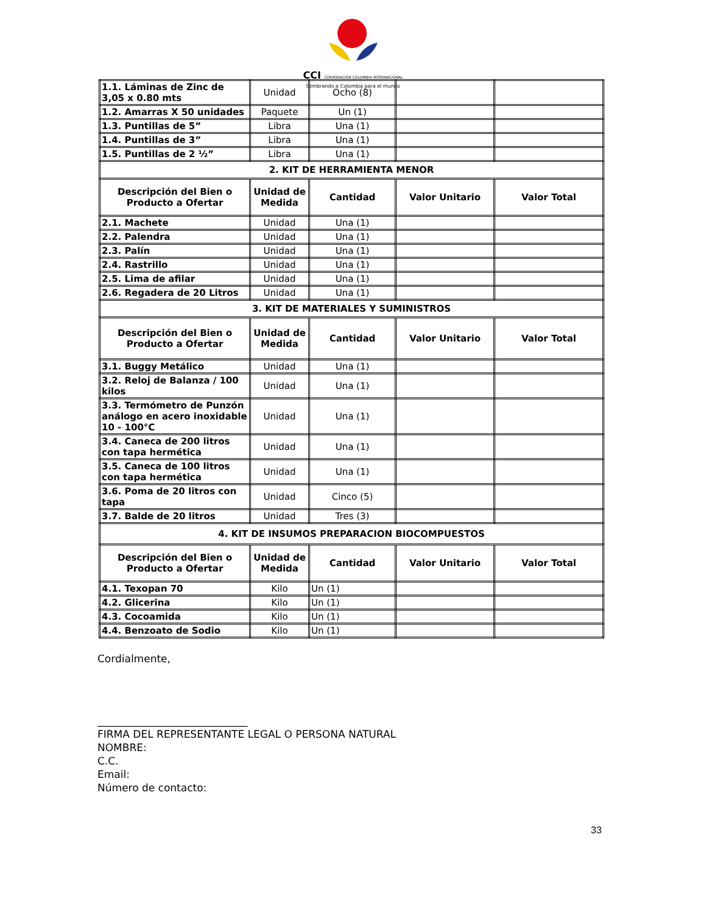CCI CORPORACIÓN COLOMBIA INTERNACIONAL
Sembrando a Colombia para el mundo
| 1.1. Láminas de Zinc de 3,05 x 0.80 mts | Unidad | Ocho (8) | | |
| 1.2. Amarras X 50 unidades | Paquete | Un (1) | | |
| 1.3. Puntillas de 5” | Libra | Una (1) | | |
| 1.4. Puntillas de 3” | Libra | Una (1) | | |
| 1.5. Puntillas de 2 ½” | Libra | Una (1) | | |
| 2. KIT DE HERRAMIENTA MENOR | | | | |
| Descripción del Bien o Producto a Ofertar | Unidad de Medida | Cantidad | Valor Unitario | Valor Total |
| 2.1. Machete | Unidad | Una (1) | | |
| 2.2. Palendra | Unidad | Una (1) | | |
| 2.3. Palín | Unidad | Una (1) | | |
| 2.4. Rastrillo | Unidad | Una (1) | | |
| 2.5. Lima de afilar | Unidad | Una (1) | | |
| 2.6. Regadera de 20 Litros | Unidad | Una (1) | | |
| 3. KIT DE MATERIALES Y SUMINISTROS | | | | |
| Descripción del Bien o Producto a Ofertar | Unidad de Medida | Cantidad | Valor Unitario | Valor Total |
| 3.1. Buggy Metálico | Unidad | Una (1) | | |
| 3.2. Reloj de Balanza / 100 kilos | Unidad | Una (1) | | |
| 3.3. Termómetro de Punzón análogo en acero inoxidable 10 - 100°C | Unidad | Una (1) | | |
| 3.4. Caneca de 200 litros con tapa hermética | Unidad | Una (1) | | |
| 3.5. Caneca de 100 litros con tapa hermética | Unidad | Una (1) | | |
| 3.6. Poma de 20 litros con tapa | Unidad | Cinco (5) | | |
| 3.7. Balde de 20 litros | Unidad | Tres (3) | | |
| 4. KIT DE INSUMOS PREPARACION BIOCOMPUESTOS | | | | |
| Descripción del Bien o Producto a Ofertar | Unidad de Medida | Cantidad | Valor Unitario | Valor Total |
| 4.1. Texopan 70 | Kilo | Un (1) | | |
| 4.2. Glicerina | Kilo | Un (1) | | |
| 4.3. Cocoamida | Kilo | Un (1) | | |
| 4.4. Benzoato de Sodio | Kilo | Un (1) | | |
Cordialmente,
_____________________________
FIRMA DEL REPRESENTANTE LEGAL O PERSONA NATURAL
NOMBRE:
C.C.
Email:
Número de contacto:
33